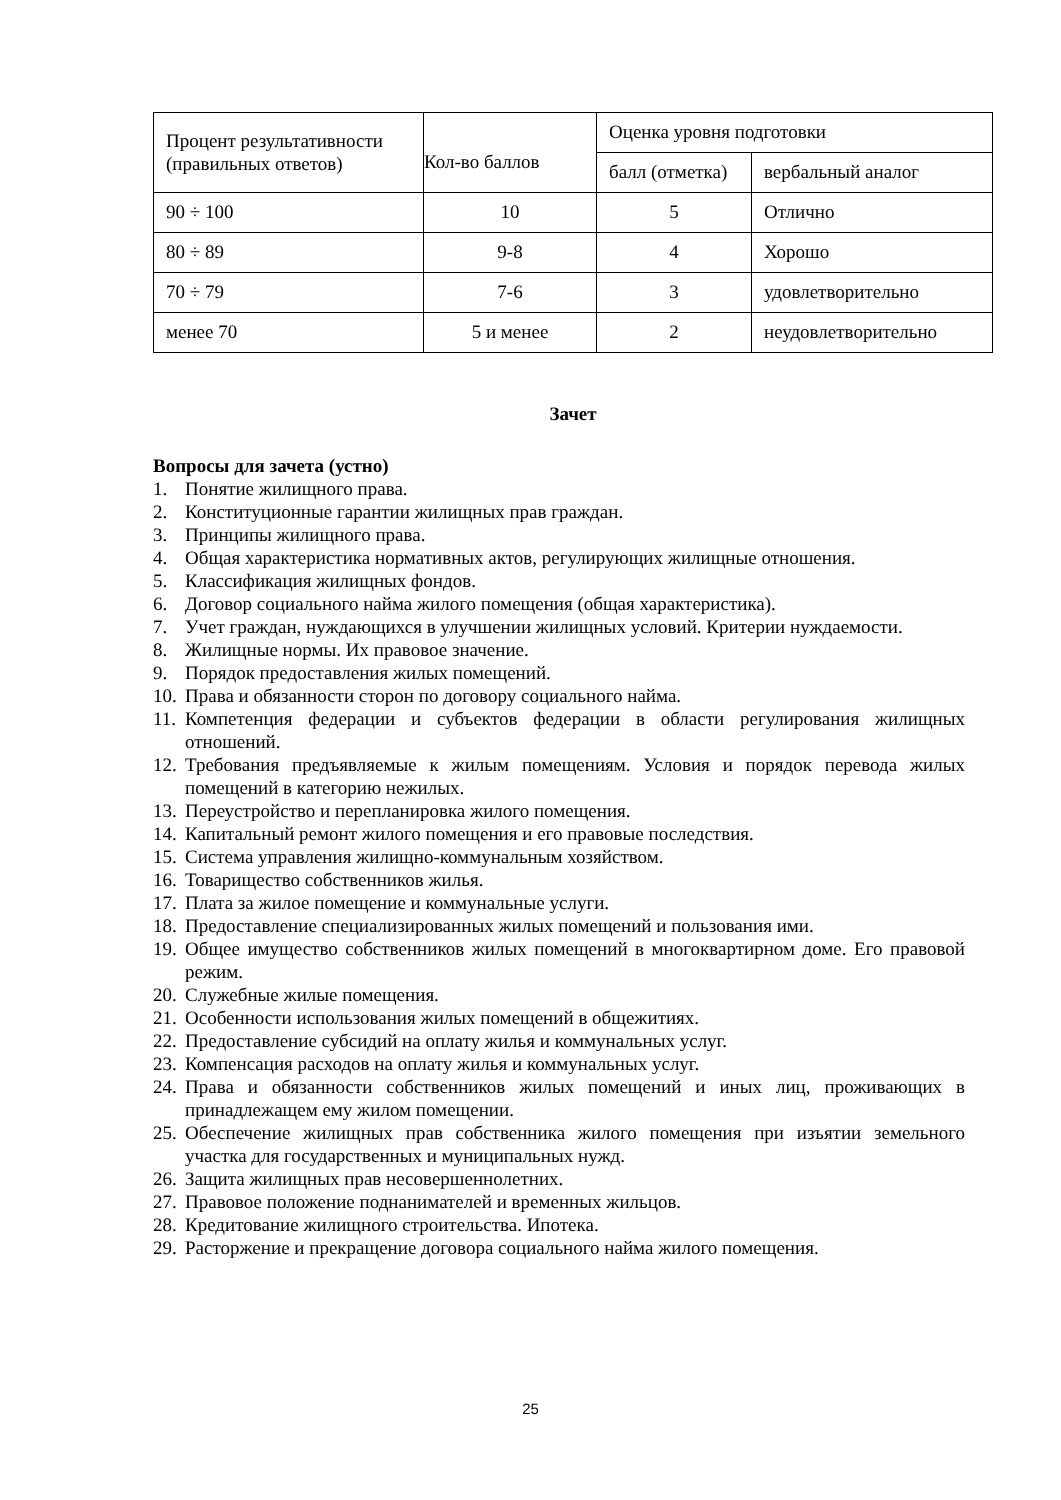| Процент результативности (правильных ответов) | Кол-во баллов | Оценка уровня подготовки | |
| | | балл (отметка) | вербальный аналог |
| 90 ÷ 100 | 10 | 5 | Отлично |
| 80 ÷ 89 | 9-8 | 4 | Хорошо |
| 70 ÷ 79 | 7-6 | 3 | удовлетворительно |
| менее 70 | 5 и менее | 2 | неудовлетворительно |
Зачет
Вопросы для зачета (устно)
1. Понятие жилищного права.
2. Конституционные гарантии жилищных прав граждан.
3. Принципы жилищного права.
4. Общая характеристика нормативных актов, регулирующих жилищные отношения.
5. Классификация жилищных фондов.
6. Договор социального найма жилого помещения (общая характеристика).
7. Учет граждан, нуждающихся в улучшении жилищных условий. Критерии нуждаемости.
8. Жилищные нормы. Их правовое значение.
9. Порядок предоставления жилых помещений.
10. Права и обязанности сторон по договору социального найма.
11. Компетенция федерации и субъектов федерации в области регулирования жилищных отношений.
12. Требования предъявляемые к жилым помещениям. Условия и порядок перевода жилых помещений в категорию нежилых.
13. Переустройство и перепланировка жилого помещения.
14. Капитальный ремонт жилого помещения и его правовые последствия.
15. Система управления жилищно-коммунальным хозяйством.
16. Товарищество собственников жилья.
17. Плата за жилое помещение и коммунальные услуги.
18. Предоставление специализированных жилых помещений и пользования ими.
19. Общее имущество собственников жилых помещений в многоквартирном доме. Его правовой режим.
20. Служебные жилые помещения.
21. Особенности использования жилых помещений в общежитиях.
22. Предоставление субсидий на оплату жилья и коммунальных услуг.
23. Компенсация расходов на оплату жилья и коммунальных услуг.
24. Права и обязанности собственников жилых помещений и иных лиц, проживающих в принадлежащем ему жилом помещении.
25. Обеспечение жилищных прав собственника жилого помещения при изъятии земельного участка для государственных и муниципальных нужд.
26. Защита жилищных прав несовершеннолетних.
27. Правовое положение поднанимателей и временных жильцов.
28. Кредитование жилищного строительства. Ипотека.
29. Расторжение и прекращение договора социального найма жилого помещения.
25